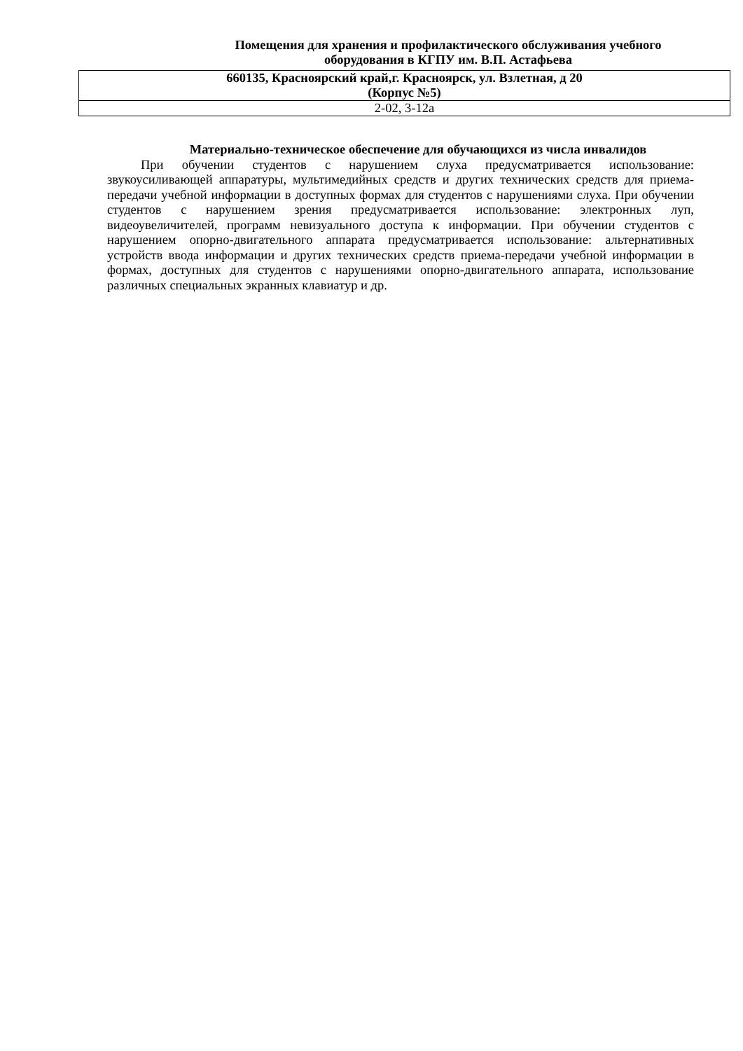Помещения для хранения и профилактического обслуживания учебного оборудования в КГПУ им. В.П. Астафьева
| 660135, Красноярский край,г. Красноярск, ул. Взлетная, д 20 (Корпус №5) |
| 2-02, 3-12а |
Материально-техническое обеспечение для обучающихся из числа инвалидов
При обучении студентов с нарушением слуха предусматривается использование: звукоусиливающей аппаратуры, мультимедийных средств и других технических средств для приема-передачи учебной информации в доступных формах для студентов с нарушениями слуха. При обучении студентов с нарушением зрения предусматривается использование: электронных луп, видеоувеличителей, программ невизуального доступа к информации. При обучении студентов с нарушением опорно-двигательного аппарата предусматривается использование: альтернативных устройств ввода информации и других технических средств приема-передачи учебной информации в формах, доступных для студентов с нарушениями опорно-двигательного аппарата, использование различных специальных экранных клавиатур и др.